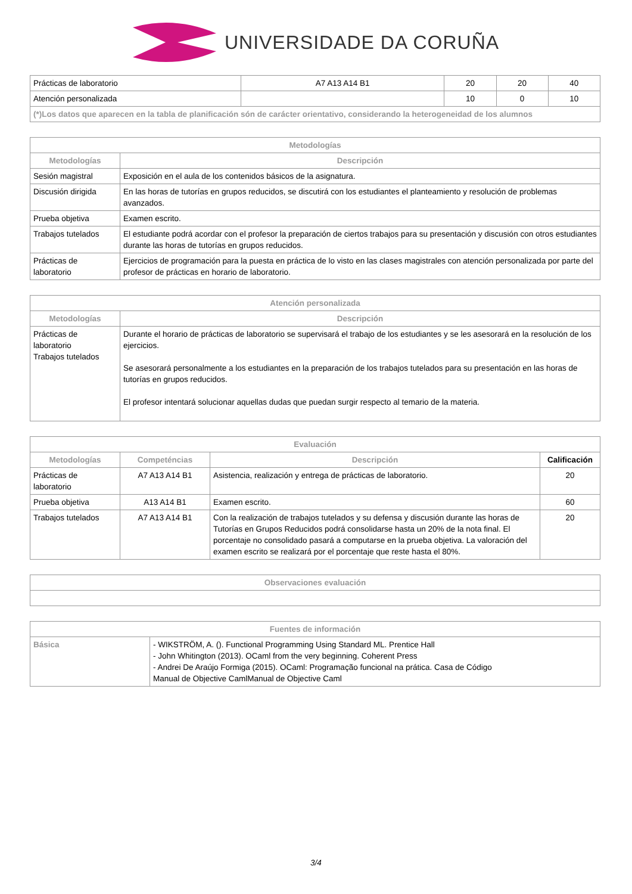UNIVERSIDADE DA CORUÑA
| Prácticas de laboratorio | A7 A13 A14 B1 | 20 | 20 | 40 |
| Atención personalizada | | 10 | 0 | 10 |
| (*)Los datos que aparecen en la tabla de planificación són de carácter orientativo, considerando la heterogeneidad de los alumnos | | | | |
| Metodologías | |
| --- | --- |
| Metodologías | Descripción |
| Sesión magistral | Exposición en el aula de los contenidos básicos de la asignatura. |
| Discusión dirigida | En las horas de tutorías en grupos reducidos, se discutirá con los estudiantes el planteamiento y resolución de problemas avanzados. |
| Prueba objetiva | Examen escrito. |
| Trabajos tutelados | El estudiante podrá acordar con el profesor la preparación de ciertos trabajos para su presentación y discusión con otros estudiantes durante las horas de tutorías en grupos reducidos. |
| Prácticas de laboratorio | Ejercicios de programación para la puesta en práctica de lo visto en las clases magistrales con atención personalizada por parte del profesor de prácticas en horario de laboratorio. |
| Atención personalizada | |
| --- | --- |
| Metodologías | Descripción |
| Prácticas de laboratorio Trabajos tutelados | Durante el horario de prácticas de laboratorio se supervisará el trabajo de los estudiantes y se les asesorará en la resolución de los ejercicios. Se asesorará personalmente a los estudiantes en la preparación de los trabajos tutelados para su presentación en las horas de tutorías en grupos reducidos. El profesor intentará solucionar aquellas dudas que puedan surgir respecto al temario de la materia. |
| Evaluación | | | |
| --- | --- | --- | --- |
| Metodologías | Competéncias | Descripción | Calificación |
| Prácticas de laboratorio | A7 A13 A14 B1 | Asistencia, realización y entrega de prácticas de laboratorio. | 20 |
| Prueba objetiva | A13 A14 B1 | Examen escrito. | 60 |
| Trabajos tutelados | A7 A13 A14 B1 | Con la realización de trabajos tutelados y su defensa y discusión durante las horas de Tutorías en Grupos Reducidos podrá consolidarse hasta un 20% de la nota final. El porcentaje no consolidado pasará a computarse en la prueba objetiva. La valoración del examen escrito se realizará por el porcentaje que reste hasta el 80%. | 20 |
| Observaciones evaluación |
| --- |
| Fuentes de información | |
| --- | --- |
| Básica | - WIKSTRÖM, A. (). Functional Programming Using Standard ML. Prentice Hall - John Whitington (2013). OCaml from the very beginning. Coherent Press - Andrei De Araújo Formiga (2015). OCaml: Programação funcional na prática. Casa de Código Manual de Objective CamlManual de Objective Caml |
3/4